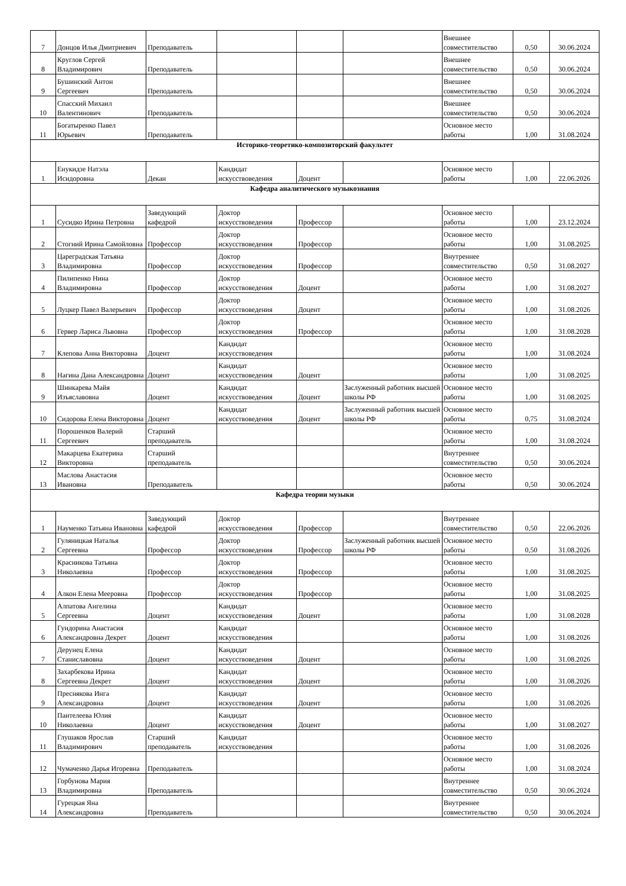| 7 | Донцов Илья Дмитриевич | Преподаватель | | | | Внешнее совместительство | 0,50 | 30.06.2024 |
| 8 | Круглов Сергей Владимирович | Преподаватель | | | | Внешнее совместительство | 0,50 | 30.06.2024 |
| 9 | Бушинский Антон Сергеевич | Преподаватель | | | | Внешнее совместительство | 0,50 | 30.06.2024 |
| 10 | Спасский Михаил Валентинович | Преподаватель | | | | Внешнее совместительство | 0,50 | 30.06.2024 |
| 11 | Богатыренко Павел Юрьевич | Преподаватель | | | | Основное место работы | 1,00 | 31.08.2024 |
| Историко-теоретико-композиторский факультет | | | | | | | | |
| 1 | Енукидзе Натэла Исидоровна | Декан | Кандидат искусствоведения | Доцент | | Основное место работы | 1,00 | 22.06.2026 |
| Кафедра аналитического музыкознания | | | | | | | | |
| 1 | Сусидко Ирина Петровна | Заведующий кафедрой | Доктор искусствоведения | Профессор | | Основное место работы | 1,00 | 23.12.2024 |
| 2 | Стогний Ирина Самойловна | Профессор | Доктор искусствоведения | Профессор | | Основное место работы | 1,00 | 31.08.2025 |
| 3 | Цареградская Татьяна Владимировна | Профессор | Доктор искусствоведения | Профессор | | Внутреннее совместительство | 0,50 | 31.08.2027 |
| 4 | Пилипенко Нина Владимировна | Профессор | Доктор искусствоведения | Доцент | | Основное место работы | 1,00 | 31.08.2027 |
| 5 | Луцкер Павел Валерьевич | Профессор | Доктор искусствоведения | Доцент | | Основное место работы | 1,00 | 31.08.2026 |
| 6 | Гервер Лариса Львовна | Профессор | Доктор искусствоведения | Профессор | | Основное место работы | 1,00 | 31.08.2028 |
| 7 | Клепова Анна Викторовна | Доцент | Кандидат искусствоведения | | | Основное место работы | 1,00 | 31.08.2024 |
| 8 | Нагина Дана Александровна | Доцент | Кандидат искусствоведения | Доцент | | Основное место работы | 1,00 | 31.08.2025 |
| 9 | Шинкарева Майя Изъяславовна | Доцент | Кандидат искусствоведения | Доцент | Заслуженный работник высшей школы РФ | Основное место работы | 1,00 | 31.08.2025 |
| 10 | Сидорова Елена Викторовна | Доцент | Кандидат искусствоведения | Доцент | Заслуженный работник высшей школы РФ | Основное место работы | 0,75 | 31.08.2024 |
| 11 | Порошенков Валерий Сергеевич | Старший преподаватель | | | | Основное место работы | 1,00 | 31.08.2024 |
| 12 | Макарцева Екатерина Викторовна | Старший преподаватель | | | | Внутреннее совместительство | 0,50 | 30.06.2024 |
| 13 | Маслова Анастасия Ивановна | Преподаватель | | | | Основное место работы | 0,50 | 30.06.2024 |
| Кафедра теории музыки | | | | | | | | |
| 1 | Науменко Татьяна Ивановна | Заведующий кафедрой | Доктор искусствоведения | Профессор | | Внутреннее совместительство | 0,50 | 22.06.2026 |
| 2 | Гуляницкая Наталья Сергеевна | Профессор | Доктор искусствоведения | Профессор | Заслуженный работник высшей школы РФ | Основное место работы | 0,50 | 31.08.2026 |
| 3 | Красникова Татьяна Николаевна | Профессор | Доктор искусствоведения | Профессор | | Основное место работы | 1,00 | 31.08.2025 |
| 4 | Алкон Елена Мееровна | Профессор | Доктор искусствоведения | Профессор | | Основное место работы | 1,00 | 31.08.2025 |
| 5 | Алпатова Ангелина Сергеевна | Доцент | Кандидат искусствоведения | Доцент | | Основное место работы | 1,00 | 31.08.2028 |
| 6 | Гундорина Анастасия Александровна Декрет | Доцент | Кандидат искусствоведения | | | Основное место работы | 1,00 | 31.08.2026 |
| 7 | Дерунец Елена Станиславовна | Доцент | Кандидат искусствоведения | Доцент | | Основное место работы | 1,00 | 31.08.2026 |
| 8 | Захарбекова Ирина Сергеевна Декрет | Доцент | Кандидат искусствоведения | Доцент | | Основное место работы | 1,00 | 31.08.2026 |
| 9 | Преснякова Инга Александровна | Доцент | Кандидат искусствоведения | Доцент | | Основное место работы | 1,00 | 31.08.2026 |
| 10 | Пантелеева Юлия Николаевна | Доцент | Кандидат искусствоведения | Доцент | | Основное место работы | 1,00 | 31.08.2027 |
| 11 | Глушаков Ярослав Владимирович | Старший преподаватель | Кандидат искусствоведения | | | Основное место работы | 1,00 | 31.08.2026 |
| 12 | Чумаченко Дарья Игоревна | Преподаватель | | | | Основное место работы | 1,00 | 31.08.2024 |
| 13 | Горбунова Мария Владимировна | Преподаватель | | | | Внутреннее совместительство | 0,50 | 30.06.2024 |
| 14 | Гурецкая Яна Александровна | Преподаватель | | | | Внутреннее совместительство | 0,50 | 30.06.2024 |